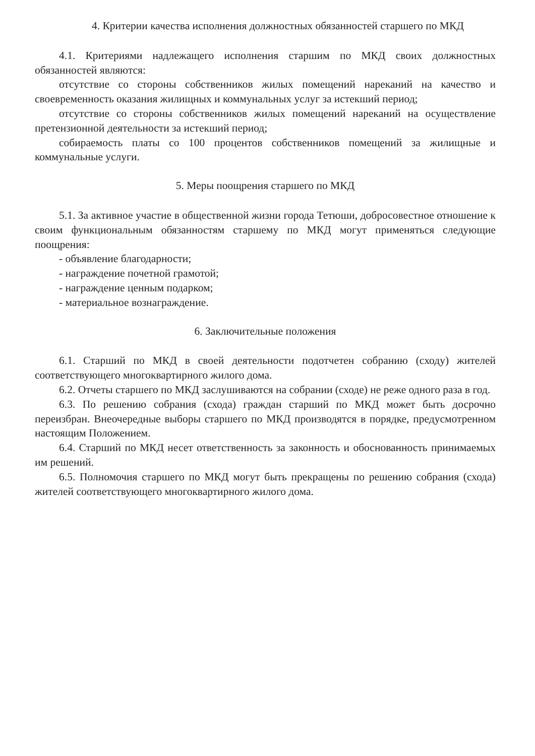4. Критерии качества исполнения должностных обязанностей старшего по МКД
4.1. Критериями надлежащего исполнения старшим по МКД своих должностных обязанностей являются:
отсутствие со стороны собственников жилых помещений нареканий на качество и своевременность оказания жилищных и коммунальных услуг за истекший период;
отсутствие со стороны собственников жилых помещений нареканий на осуществление претензионной деятельности за истекший период;
собираемость платы со 100 процентов собственников помещений за жилищные и коммунальные услуги.
5. Меры поощрения старшего по МКД
5.1. За активное участие в общественной жизни города Тетюши, добросовестное отношение к своим функциональным обязанностям старшему по МКД могут применяться следующие поощрения:
- объявление благодарности;
- награждение почетной грамотой;
- награждение ценным подарком;
- материальное вознаграждение.
6. Заключительные положения
6.1. Старший по МКД в своей деятельности подотчетен собранию (сходу) жителей соответствующего многоквартирного жилого дома.
6.2. Отчеты старшего по МКД заслушиваются на собрании (сходе) не реже одного раза в год.
6.3. По решению собрания (схода) граждан старший по МКД может быть досрочно переизбран. Внеочередные выборы старшего по МКД производятся в порядке, предусмотренном настоящим Положением.
6.4. Старший по МКД несет ответственность за законность и обоснованность принимаемых им решений.
6.5. Полномочия старшего по МКД могут быть прекращены по решению собрания (схода) жителей соответствующего многоквартирного жилого дома.